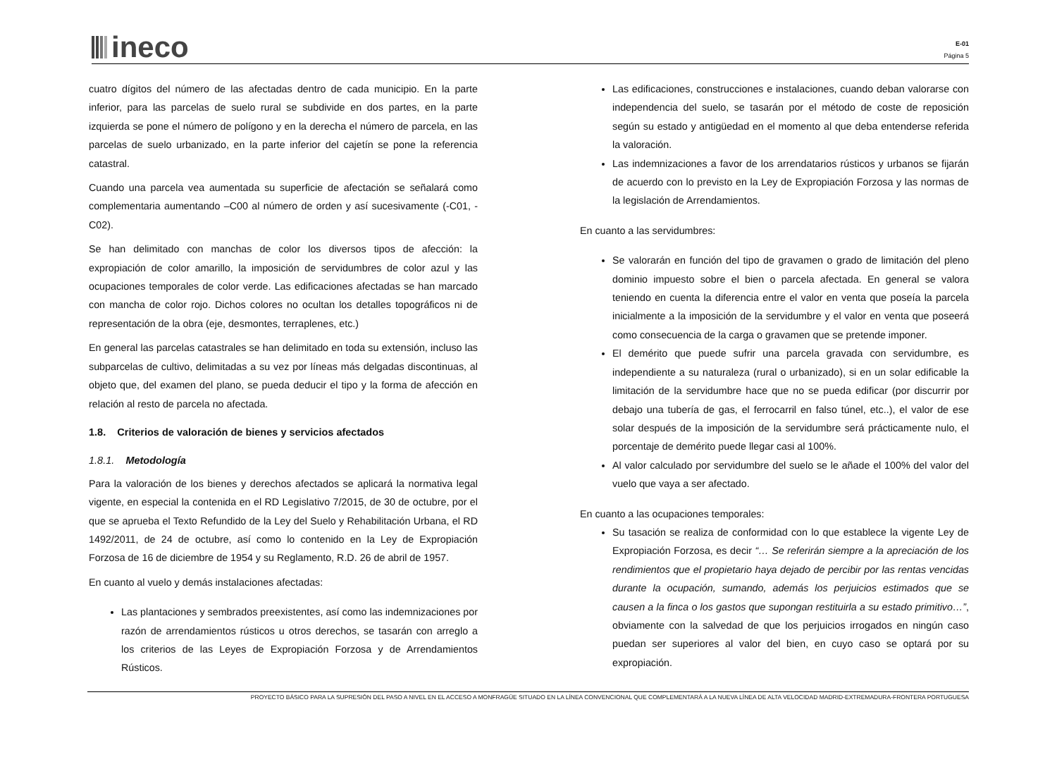ineco
E-01
Página 5
cuatro dígitos del número de las afectadas dentro de cada municipio. En la parte inferior, para las parcelas de suelo rural se subdivide en dos partes, en la parte izquierda se pone el número de polígono y en la derecha el número de parcela, en las parcelas de suelo urbanizado, en la parte inferior del cajetín se pone la referencia catastral.
Cuando una parcela vea aumentada su superficie de afectación se señalará como complementaria aumentando –C00 al número de orden y así sucesivamente (-C01, -C02).
Se han delimitado con manchas de color los diversos tipos de afección: la expropiación de color amarillo, la imposición de servidumbres de color azul y las ocupaciones temporales de color verde. Las edificaciones afectadas se han marcado con mancha de color rojo. Dichos colores no ocultan los detalles topográficos ni de representación de la obra (eje, desmontes, terraplenes, etc.)
En general las parcelas catastrales se han delimitado en toda su extensión, incluso las subparcelas de cultivo, delimitadas a su vez por líneas más delgadas discontinuas, al objeto que, del examen del plano, se pueda deducir el tipo y la forma de afección en relación al resto de parcela no afectada.
1.8. Criterios de valoración de bienes y servicios afectados
1.8.1. Metodología
Para la valoración de los bienes y derechos afectados se aplicará la normativa legal vigente, en especial la contenida en el RD Legislativo 7/2015, de 30 de octubre, por el que se aprueba el Texto Refundido de la Ley del Suelo y Rehabilitación Urbana, el RD 1492/2011, de 24 de octubre, así como lo contenido en la Ley de Expropiación Forzosa de 16 de diciembre de 1954 y su Reglamento, R.D. 26 de abril de 1957.
En cuanto al vuelo y demás instalaciones afectadas:
Las plantaciones y sembrados preexistentes, así como las indemnizaciones por razón de arrendamientos rústicos u otros derechos, se tasarán con arreglo a los criterios de las Leyes de Expropiación Forzosa y de Arrendamientos Rústicos.
Las edificaciones, construcciones e instalaciones, cuando deban valorarse con independencia del suelo, se tasarán por el método de coste de reposición según su estado y antigüedad en el momento al que deba entenderse referida la valoración.
Las indemnizaciones a favor de los arrendatarios rústicos y urbanos se fijarán de acuerdo con lo previsto en la Ley de Expropiación Forzosa y las normas de la legislación de Arrendamientos.
En cuanto a las servidumbres:
Se valorarán en función del tipo de gravamen o grado de limitación del pleno dominio impuesto sobre el bien o parcela afectada. En general se valora teniendo en cuenta la diferencia entre el valor en venta que poseía la parcela inicialmente a la imposición de la servidumbre y el valor en venta que poseerá como consecuencia de la carga o gravamen que se pretende imponer.
El demérito que puede sufrir una parcela gravada con servidumbre, es independiente a su naturaleza (rural o urbanizado), si en un solar edificable la limitación de la servidumbre hace que no se pueda edificar (por discurrir por debajo una tubería de gas, el ferrocarril en falso túnel, etc..), el valor de ese solar después de la imposición de la servidumbre será prácticamente nulo, el porcentaje de demérito puede llegar casi al 100%.
Al valor calculado por servidumbre del suelo se le añade el 100% del valor del vuelo que vaya a ser afectado.
En cuanto a las ocupaciones temporales:
Su tasación se realiza de conformidad con lo que establece la vigente Ley de Expropiación Forzosa, es decir “… Se referirán siempre a la apreciación de los rendimientos que el propietario haya dejado de percibir por las rentas vencidas durante la ocupación, sumando, además los perjuicios estimados que se causen a la finca o los gastos que supongan restituirla a su estado primitivo…”, obviamente con la salvedad de que los perjuicios irrogados en ningún caso puedan ser superiores al valor del bien, en cuyo caso se optará por su expropiación.
PROYECTO BÁSICO PARA LA SUPRESIÓN DEL PASO A NIVEL EN EL ACCESO A MONFRAGÜE SITUADO EN LA LÍNEA CONVENCIONAL QUE COMPLEMENTARÁ A LA NUEVA LÍNEA DE ALTA VELOCIDAD MADRID-EXTREMADURA-FRONTERA PORTUGUESA